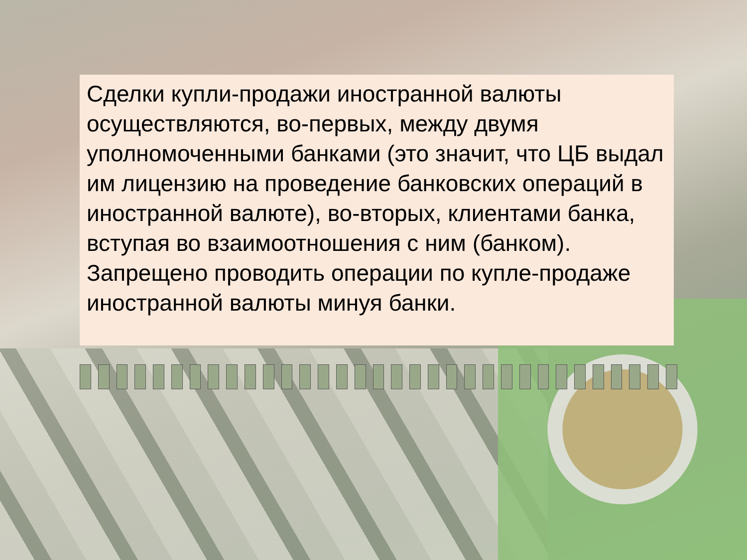Сделки купли-продажи иностранной валюты осуществляются, во-первых, между двумя уполномоченными банками (это значит, что ЦБ выдал им лицензию на проведение банковских операций в иностранной валюте), во-вторых, клиентами банка, вступая во взаимоотношения с ним (банком).
Запрещено проводить операции по купле-продаже иностранной валюты минуя банки.